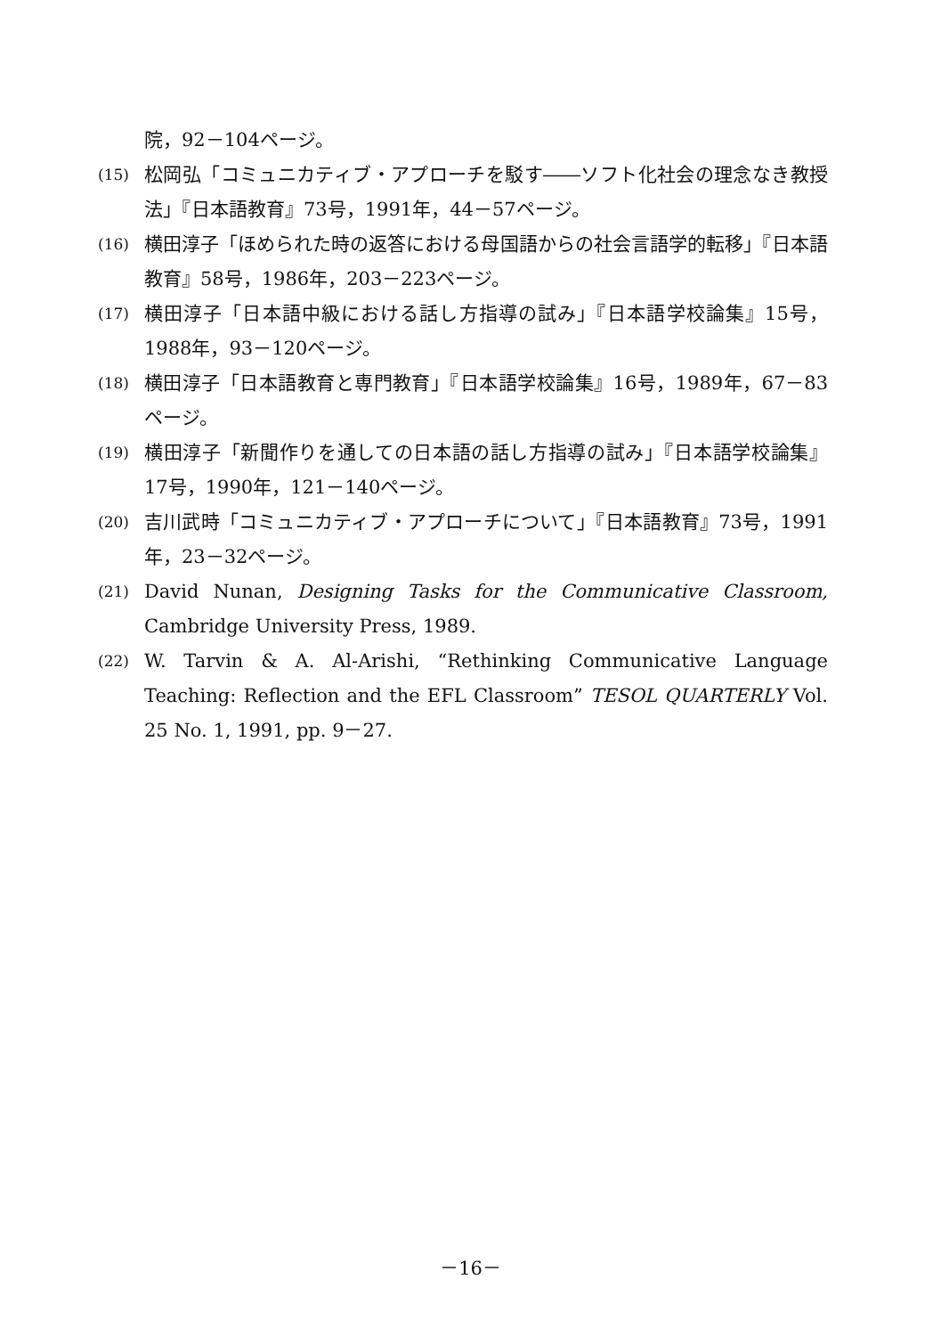院，92－104ページ。
(15) 松岡弘「コミュニカティブ・アプローチを駁す――ソフト化社会の理念なき教授法」『日本語教育』73号，1991年，44－57ページ。
(16) 横田淳子「ほめられた時の返答における母国語からの社会言語学的転移」『日本語教育』58号，1986年，203－223ページ。
(17) 横田淳子「日本語中級における話し方指導の試み」『日本語学校論集』15号，1988年，93－120ページ。
(18) 横田淳子「日本語教育と専門教育」『日本語学校論集』16号，1989年，67－83ページ。
(19) 横田淳子「新聞作りを通しての日本語の話し方指導の試み」『日本語学校論集』17号，1990年，121－140ページ。
(20) 吉川武時「コミュニカティブ・アプローチについて」『日本語教育』73号，1991年，23－32ページ。
(21) David Nunan, Designing Tasks for the Communicative Classroom, Cambridge University Press, 1989.
(22) W. Tarvin & A. Al-Arishi, “Rethinking Communicative Language Teaching: Reflection and the EFL Classroom” TESOL QUARTERLY Vol. 25 No. 1, 1991, pp. 9－27.
－16－